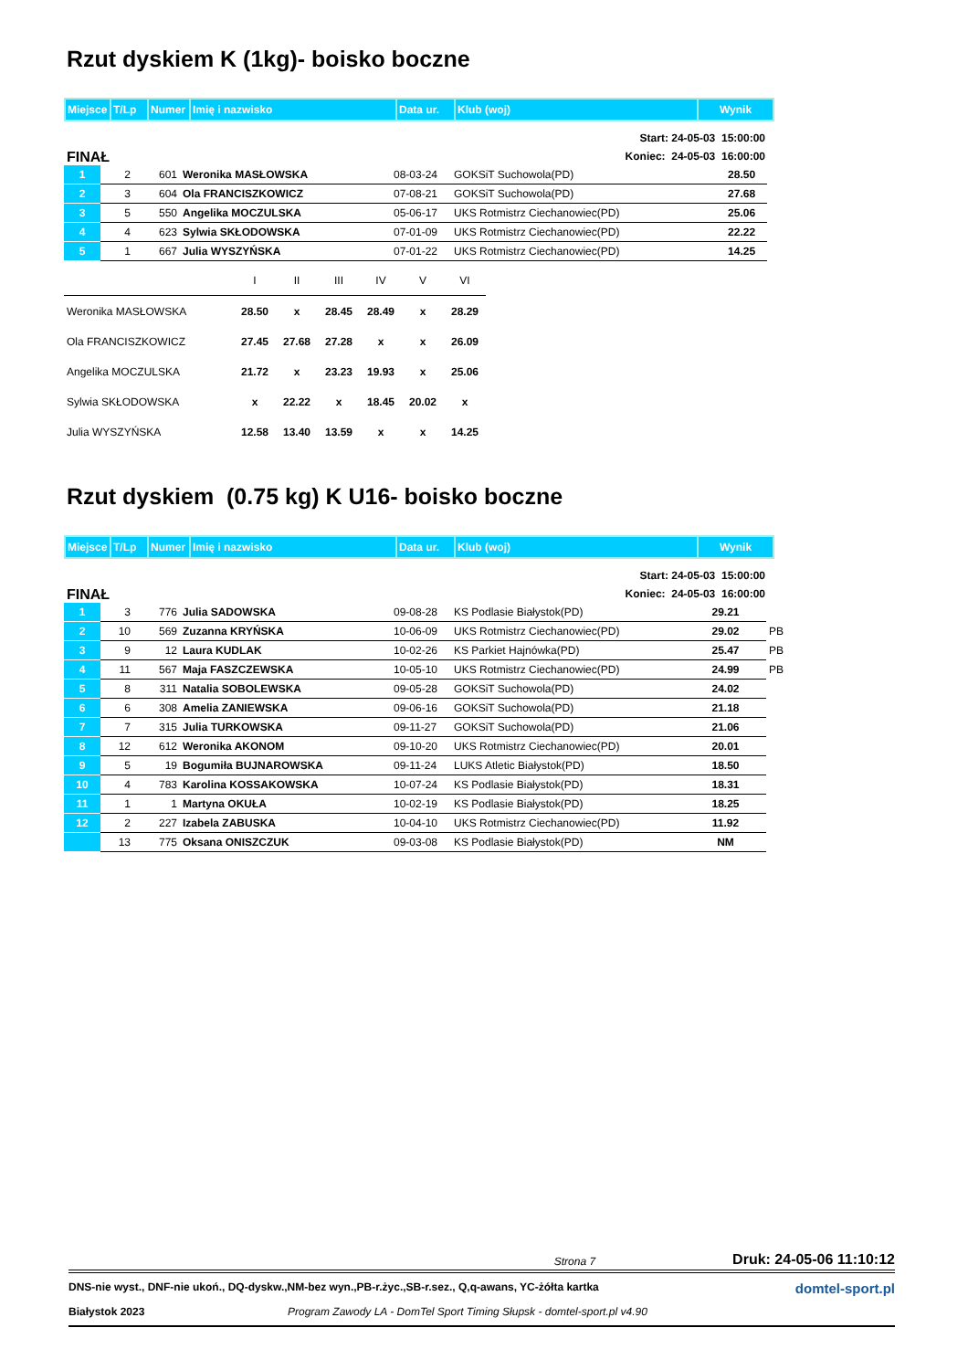Rzut dyskiem K (1kg)- boisko boczne
| Miejsce | T/Lp | Numer | Imię i nazwisko | Data ur. | Klub (woj) | Wynik |
FINAŁ Start: 24-05-03 15:00:00
Koniec: 24-05-03 16:00:00
| 1 | 2 | 601 | Weronika MASŁOWSKA | 08-03-24 | GOKSiT Suchowola(PD) | 28.50 |
| 2 | 3 | 604 | Ola FRANCISZKOWICZ | 07-08-21 | GOKSiT Suchowola(PD) | 27.68 |
| 3 | 5 | 550 | Angelika MOCZULSKA | 05-06-17 | UKS Rotmistrz Ciechanowiec(PD) | 25.06 |
| 4 | 4 | 623 | Sylwia SKŁODOWSKA | 07-01-09 | UKS Rotmistrz Ciechanowiec(PD) | 22.22 |
| 5 | 1 | 667 | Julia WYSZYŃSKA | 07-01-22 | UKS Rotmistrz Ciechanowiec(PD) | 14.25 |
| | I | II | III | IV | V | VI |
| Weronika MASŁOWSKA | 28.50 | x | 28.45 | 28.49 | x | 28.29 |
| Ola FRANCISZKOWICZ | 27.45 | 27.68 | 27.28 | x | x | 26.09 |
| Angelika MOCZULSKA | 21.72 | x | 23.23 | 19.93 | x | 25.06 |
| Sylwia SKŁODOWSKA | x | 22.22 | x | 18.45 | 20.02 | x |
| Julia WYSZYŃSKA | 12.58 | 13.40 | 13.59 | x | x | 14.25 |
Rzut dyskiem (0.75 kg) K U16- boisko boczne
| Miejsce | T/Lp | Numer | Imię i nazwisko | Data ur. | Klub (woj) | Wynik |
FINAŁ Start: 24-05-03 15:00:00
Koniec: 24-05-03 16:00:00
| 1 | 3 | 776 | Julia SADOWSKA | 09-08-28 | KS Podlasie Białystok(PD) | 29.21 | |
| 2 | 10 | 569 | Zuzanna KRYŃSKA | 10-06-09 | UKS Rotmistrz Ciechanowiec(PD) | 29.02 | PB |
| 3 | 9 | 12 | Laura KUDLAK | 10-02-26 | KS Parkiet Hajnówka(PD) | 25.47 | PB |
| 4 | 11 | 567 | Maja FASZCZEWSKA | 10-05-10 | UKS Rotmistrz Ciechanowiec(PD) | 24.99 | PB |
| 5 | 8 | 311 | Natalia SOBOLEWSKA | 09-05-28 | GOKSiT Suchowola(PD) | 24.02 | |
| 6 | 6 | 308 | Amelia ZANIEWSKA | 09-06-16 | GOKSiT Suchowola(PD) | 21.18 | |
| 7 | 7 | 315 | Julia TURKOWSKA | 09-11-27 | GOKSiT Suchowola(PD) | 21.06 | |
| 8 | 12 | 612 | Weronika AKONOM | 09-10-20 | UKS Rotmistrz Ciechanowiec(PD) | 20.01 | |
| 9 | 5 | 19 | Bogumiła BUJNAROWSKA | 09-11-24 | LUKS Atletic Białystok(PD) | 18.50 | |
| 10 | 4 | 783 | Karolina KOSSAKOWSKA | 10-07-24 | KS Podlasie Białystok(PD) | 18.31 | |
| 11 | 1 | 1 | Martyna OKUŁA | 10-02-19 | KS Podlasie Białystok(PD) | 18.25 | |
| 12 | 2 | 227 | Izabela ZABUSKA | 10-04-10 | UKS Rotmistrz Ciechanowiec(PD) | 11.92 | |
| | 13 | 775 | Oksana ONISZCZUK | 09-03-08 | KS Podlasie Białystok(PD) | NM | |
Strona 7 Druk: 24-05-06 11:10:12
DNS-nie wyst., DNF-nie ukoń., DQ-dyskw.,NM-bez wyn.,PB-r.życ.,SB-r.sez., Q,q-awans, YC-żółta kartka domtel-sport.pl
Białystok 2023 Program Zawody LA - DomTel Sport Timing Słupsk - domtel-sport.pl v4.90